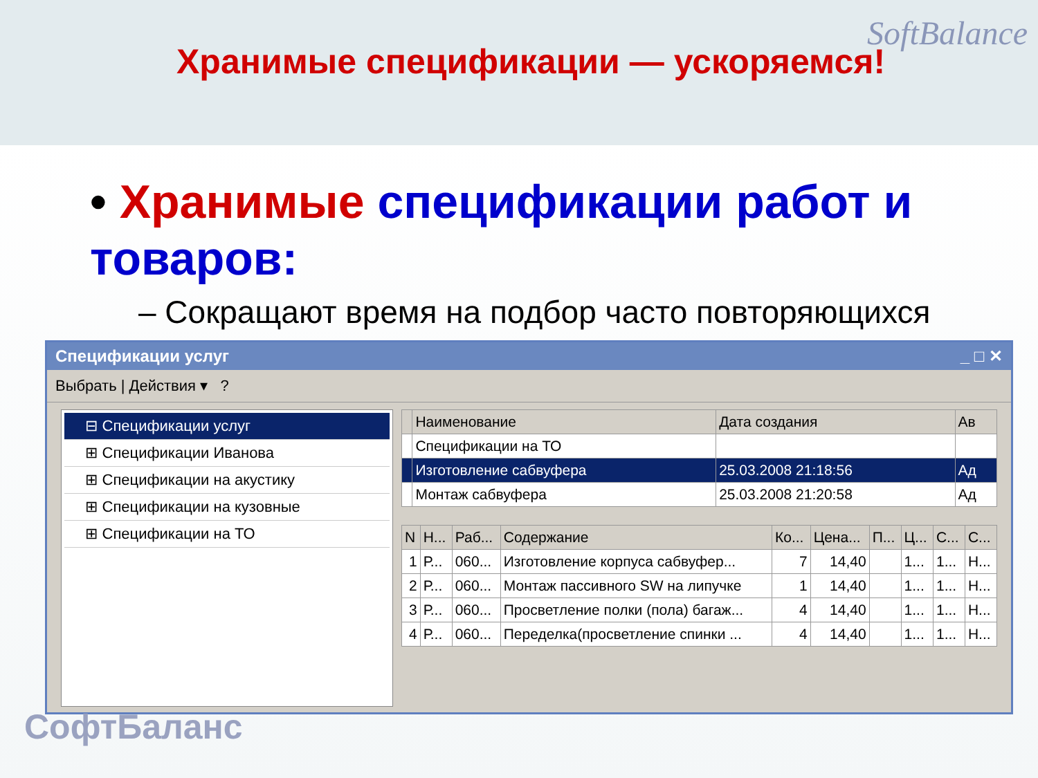Хранимые спецификации — ускоряемся!
SoftBalance
• Хранимые спецификации работ и товаров:
– Сокращают время на подбор часто повторяющихся
Спецификации услуг _ □ ✕
Выбрать | Действия ▾ ?
⊟ Спецификации услуг
⊞ Спецификации Иванова
⊞ Спецификации на акустику
⊞ Спецификации на кузовные
⊞ Спецификации на ТО
| | Наименование | Дата создания | Ав |
| --- | --- | --- | --- |
| | Спецификации на ТО | | |
| | Изготовление сабвуфера | 25.03.2008 21:18:56 | Ад |
| | Монтаж сабвуфера | 25.03.2008 21:20:58 | Ад |
| N | Н... | Раб... | Содержание | Ко... | Цена... | П... | Ц... | С... | С... |
| --- | --- | --- | --- | --- | --- | --- | --- | --- | --- |
| 1 | Р... | 060... | Изготовление корпуса сабвуфер... | 7 | 14,40 | | 1... | 1... | Н... |
| 2 | Р... | 060... | Монтаж пассивного SW на липучке | 1 | 14,40 | | 1... | 1... | Н... |
| 3 | Р... | 060... | Просветление полки (пола) багаж... | 4 | 14,40 | | 1... | 1... | Н... |
| 4 | Р... | 060... | Переделка(просветление спинки ... | 4 | 14,40 | | 1... | 1... | Н... |
СофтБаланс